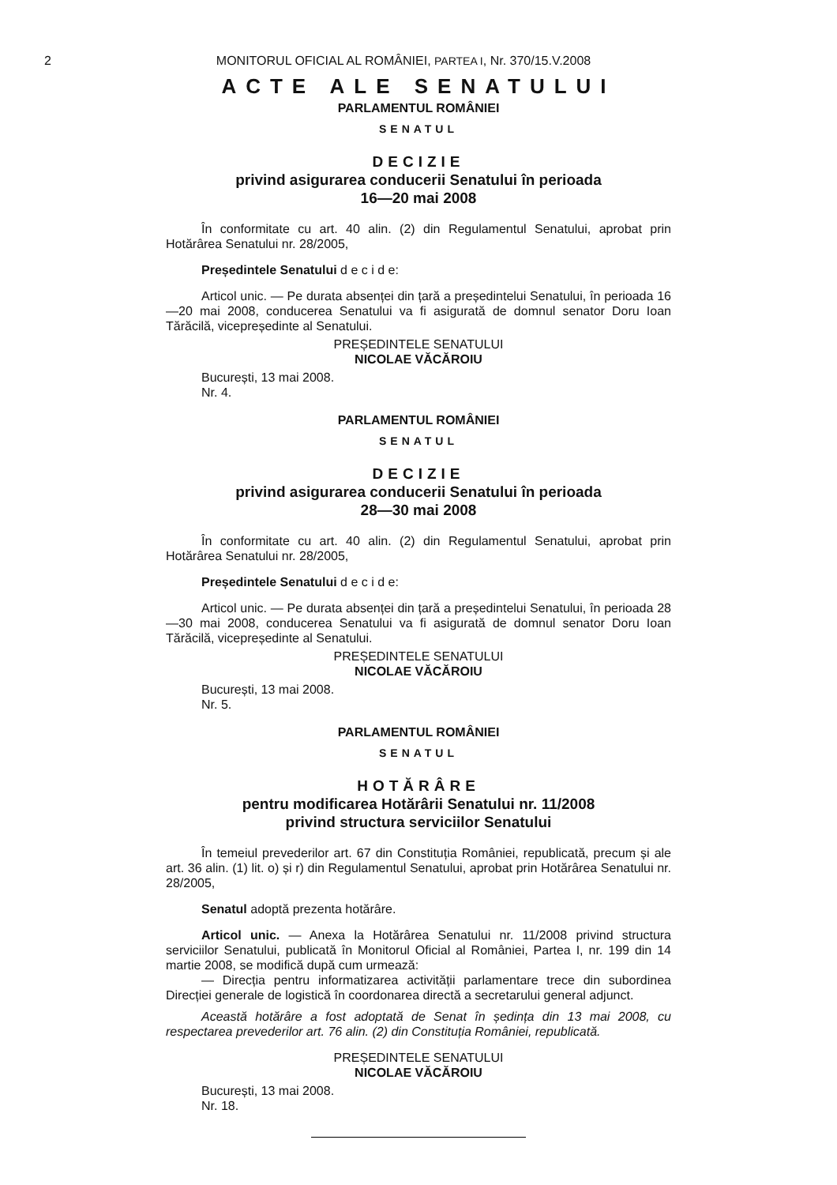2 MONITORUL OFICIAL AL ROMÂNIEI, PARTEA I, Nr. 370/15.V.2008
ACTE ALE SENATULUI
PARLAMENTUL ROMÂNIEI
SENATUL
DECIZIE
privind asigurarea conducerii Senatului în perioada
16—20 mai 2008
În conformitate cu art. 40 alin. (2) din Regulamentul Senatului, aprobat prin Hotărârea Senatului nr. 28/2005,
Președintele Senatului d e c i d e:
Articol unic. — Pe durata absenței din țară a președintelui Senatului, în perioada 16—20 mai 2008, conducerea Senatului va fi asigurată de domnul senator Doru Ioan Tărăcilă, vicepreședinte al Senatului.
PREȘEDINTELE SENATULUI
NICOLAE VĂCĂROIU
București, 13 mai 2008.
Nr. 4.
PARLAMENTUL ROMÂNIEI
SENATUL
DECIZIE
privind asigurarea conducerii Senatului în perioada
28—30 mai 2008
În conformitate cu art. 40 alin. (2) din Regulamentul Senatului, aprobat prin Hotărârea Senatului nr. 28/2005,
Președintele Senatului d e c i d e:
Articol unic. — Pe durata absenței din țară a președintelui Senatului, în perioada 28—30 mai 2008, conducerea Senatului va fi asigurată de domnul senator Doru Ioan Tărăcilă, vicepreședinte al Senatului.
PREȘEDINTELE SENATULUI
NICOLAE VĂCĂROIU
București, 13 mai 2008.
Nr. 5.
PARLAMENTUL ROMÂNIEI
SENATUL
HOTĂRÂRE
pentru modificarea Hotărârii Senatului nr. 11/2008
privind structura serviciilor Senatului
În temeiul prevederilor art. 67 din Constituția României, republicată, precum și ale art. 36 alin. (1) lit. o) și r) din Regulamentul Senatului, aprobat prin Hotărârea Senatului nr. 28/2005,
Senatul adoptă prezenta hotărâre.
Articol unic. — Anexa la Hotărârea Senatului nr. 11/2008 privind structura serviciilor Senatului, publicată în Monitorul Oficial al României, Partea I, nr. 199 din 14 martie 2008, se modifică după cum urmează:
— Direcția pentru informatizarea activității parlamentare trece din subordinea Direcției generale de logistică în coordonarea directă a secretarului general adjunct.
Această hotărâre a fost adoptată de Senat în ședința din 13 mai 2008, cu respectarea prevederilor art. 76 alin. (2) din Constituția României, republicată.
PREȘEDINTELE SENATULUI
NICOLAE VĂCĂROIU
București, 13 mai 2008.
Nr. 18.